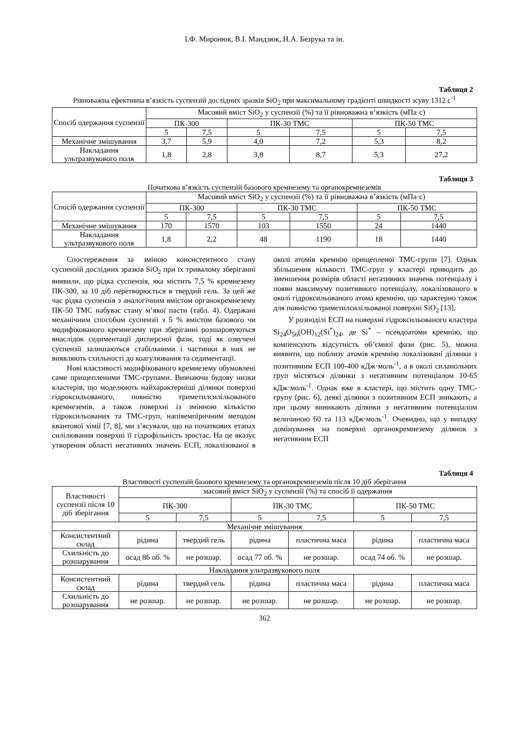І.Ф. Миронюк, В.І. Мандзюк, Н.А. Безрука та ін.
Таблиця 2
Рівноважна ефективна в’язкість суспензій дослідних зразків SiO<sub>2</sub> при максимальному градієнті швидкості зсуву 1312 с<sup>-1</sup>
| Спосіб одержання суспензії | Масовий вміст SiO<sub>2</sub> у суспензії (%) та її рівноважна в’язкість (мПа·с) | | | | | |
| --- | --- | --- | --- | --- | --- | --- |
| | ПК-300 | | ПК-30 ТМС | | ПК-50 ТМС | |
| | 5 | 7,5 | 5 | 7,5 | 5 | 7,5 |
| Механічне змішування | 3,7 | 5,9 | 4,0 | 7,2 | 5,3 | 8,2 |
| Накладання ультразвукового поля | 1,8 | 2,8 | 3,8 | 8,7 | 5,3 | 27,2 |
Таблиця 3
Початкова в’язкість суспензій базового кремнезему та органокремнеземів
| Спосіб одержання суспензії | Масовий вміст SiO<sub>2</sub> у суспензії (%) та її рівноважна в’язкість (мПа·с) | | | | | |
| --- | --- | --- | --- | --- | --- | --- |
| | ПК-300 | | ПК-30 ТМС | | ПК-50 ТМС | |
| | 5 | 7,5 | 5 | 7,5 | 5 | 7,5 |
| Механічне змішування | 170 | 1570 | 103 | 1550 | 24 | 1440 |
| Накладання ультразвукового поля | 1,8 | 2,2 | 48 | 1190 | 18 | 1440 |
Спостереження за зміною консистентного стану суспензій дослідних зразків SiO<sub>2</sub> при їх тривалому зберіганні виявили, що рідка суспензія, яка містить 7,5 % кремнезему ПК-300, за 10 діб перетворюється в твердий гель. За цей же час рідка суспензія з аналогічним вмістом органокремнезему ПК-50 ТМС набуває стану м’якої пасти (табл. 4). Одержані механічним способом суспензії з 5 % вмістом базового чи модифікованого кремнезему при зберіганні розшаровуються внаслідок седиментації дисперсної фази, тоді як озвучені суспензії залишаються стабільними і частинки в них не виявляють схильності до коагулювання та седиментації.
Нові властивості модифікованого кремнезему обумовлені саме прищепленими ТМС-групами. Вивчаючи будову низки кластерів, що моделюють найхарактерніші ділянки поверхні гідроксильованого, повністю триметилсилільованого кремнеземів, а також поверхні із змінною кількістю гідроксильованих та ТМС-груп, напівемпіричним методом квантової хімії [7, 8], ми з’ясували, що на початкових етапах силілювання поверхні її гідрофільність зростає. На це вказує утворення області негативних значень ЕСП, локалізованої в околі атомів кремнію прищепленої ТМС-групи [7]. Однак збільшення кількості ТМС-груп у кластері приводить до зменшення розмірів області негативних значень потенціалу і появи максимуму позитивного потенціалу, локалізованого в околі гідроксильованого атома кремнію, що характерно також для повністю триметилсилільованої поверхні SiO<sub>2</sub> [13].
У розподілі ЕСП на поверхні гідроксильованого кластера Si<sub>24</sub>O<sub>56</sub>(OH)<sub>12</sub>(Si<sup>*</sup>)<sub>24</sub>, де Si<sup>*</sup> – псевдоатоми кремнію, що компенсують відсутність об’ємної фази (рис. 5), можна виявити, що поблизу атомів кремнію локалізовані ділянки з позитивним ЕСП 100-400 кДж·моль<sup>-1</sup>, а в околі силанольних груп містяться ділянки з негативним потенціалом 10-65 кДж·моль<sup>-1</sup>. Однак вже в кластері, що містить одну ТМС-групу (рис. 6), деякі ділянки з позитивним ЕСП зникають, а при цьому виникають ділянки з негативним потенціалом величиною 60 та 113 кДж·моль<sup>-1</sup>. Очевидно, що у випадку домінування на поверхні органокремнезему ділянок з негативним ЕСП
Таблиця 4
Властивості суспензій базового кремнезему та органокремнеземів після 10 діб зберігання
| Властивості суспензії після 10 діб зберігання | масовий вміст SiO<sub>2</sub> у суспензії (%) та спосіб її одержання | | | | | |
| --- | --- | --- | --- | --- | --- | --- |
| | ПК-300 | | ПК-30 ТМС | | ПК-50 ТМС | |
| | 5 | 7,5 | 5 | 7,5 | 5 | 7,5 |
| Механічне змішування | | | | | | |
| Консистентний склад | рідина | твердий гель | рідина | пластична маса | рідина | пластична маса |
| Схильність до розшарування | осад 86 об. % | не розшар. | осад 77 об. % | не розшар. | осад 74 об. % | не розшар. |
| Накладання ультразвукового поля | | | | | | |
| Консистентний склад | рідина | твердий гель | рідина | пластична маса | рідина | пластична маса |
| Схильність до розшарування | не розшар. | не розшар. | не розшар. | не розшар. | не розшар. | не розшар. |
362